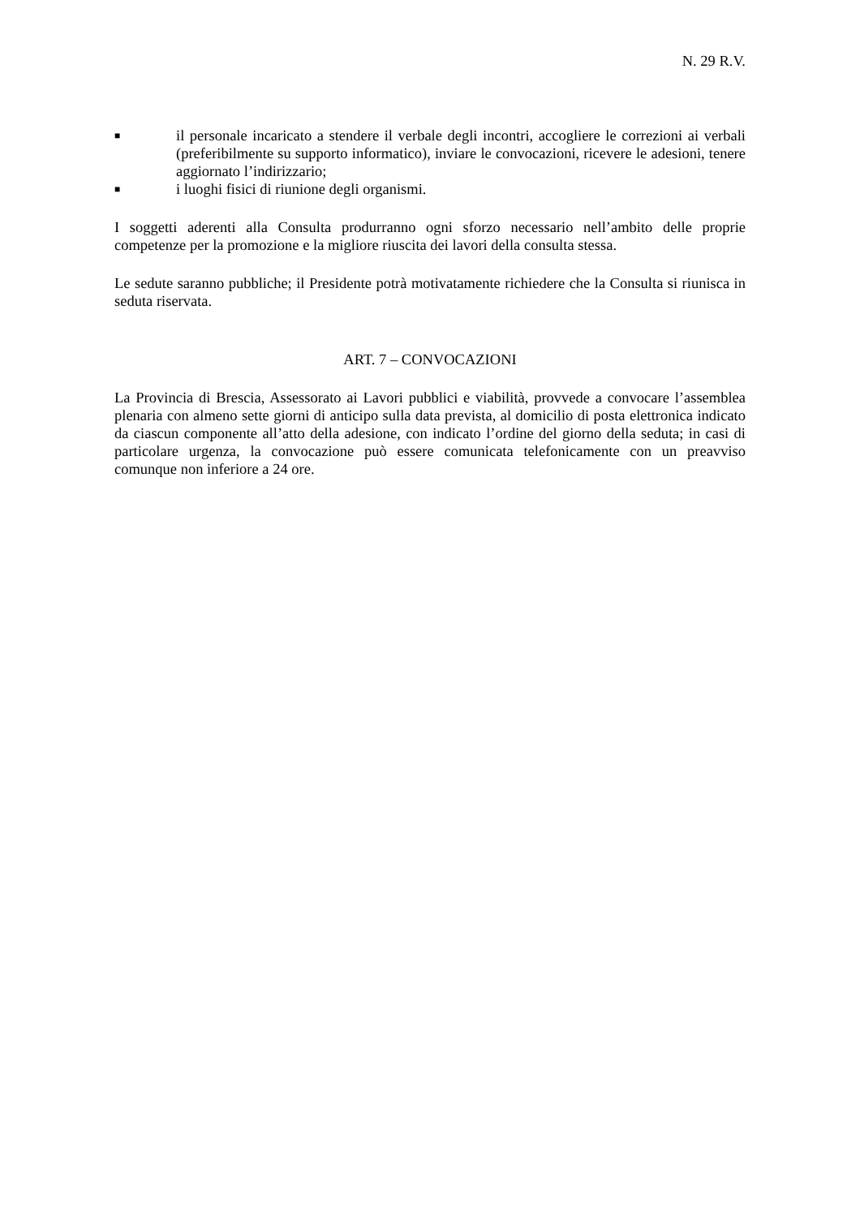N. 29 R.V.
■ il personale incaricato a stendere il verbale degli incontri, accogliere le correzioni ai verbali (preferibilmente su supporto informatico), inviare le convocazioni, ricevere le adesioni, tenere aggiornato l’indirizzario;
■ i luoghi fisici di riunione degli organismi.
I soggetti aderenti alla Consulta produrranno ogni sforzo necessario nell’ambito delle proprie competenze per la promozione e la migliore riuscita dei lavori della consulta stessa.
Le sedute saranno pubbliche; il Presidente potrà motivatamente richiedere che la Consulta si riunisca in seduta riservata.
ART. 7 – CONVOCAZIONI
La Provincia di Brescia, Assessorato ai Lavori pubblici e viabilità, provvede a convocare l’assemblea plenaria con almeno sette giorni di anticipo sulla data prevista, al domicilio di posta elettronica indicato da ciascun componente all’atto della adesione, con indicato l’ordine del giorno della seduta; in casi di particolare urgenza, la convocazione può essere comunicata telefonicamente con un preavviso comunque non inferiore a 24 ore.